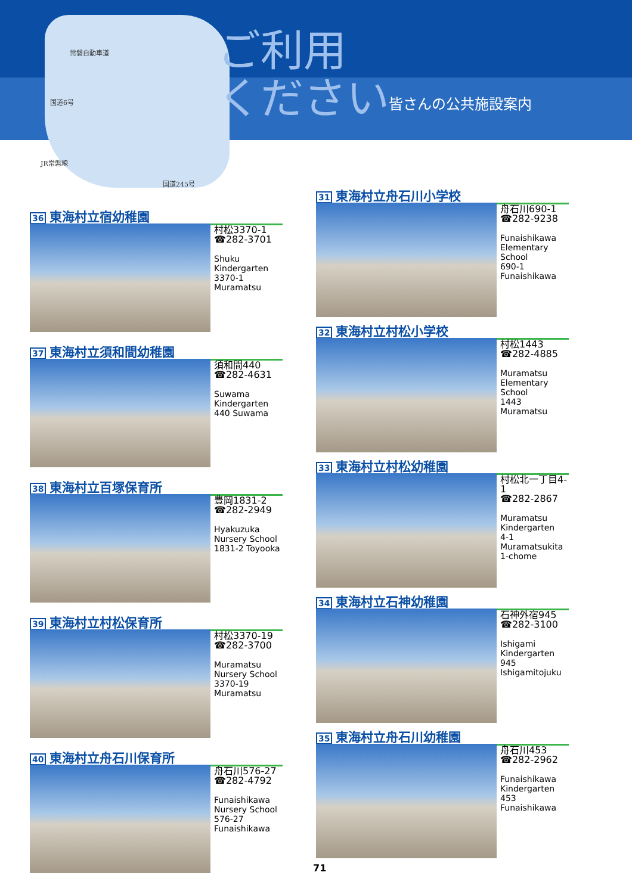常磐自動車道
国道6号
JR常磐線
国道245号
ご利用
ください
皆さんの公共施設案内
36 東海村立宿幼稚園
村松3370-1
☎282-3701
Shuku Kindergarten
3370-1 Muramatsu
37 東海村立須和間幼稚園
須和間440
☎282-4631
Suwama Kindergarten
440 Suwama
38 東海村立百塚保育所
豊岡1831-2
☎282-2949
Hyakuzuka Nursery School
1831-2 Toyooka
39 東海村立村松保育所
村松3370-19
☎282-3700
Muramatsu Nursery School
3370-19 Muramatsu
40 東海村立舟石川保育所
舟石川576-27
☎282-4792
Funaishikawa Nursery School
576-27 Funaishikawa
31 東海村立舟石川小学校
舟石川690-1
☎282-9238
Funaishikawa Elementary School
690-1 Funaishikawa
32 東海村立村松小学校
村松1443
☎282-4885
Muramatsu Elementary School
1443 Muramatsu
33 東海村立村松幼稚園
村松北一丁目4-1
☎282-2867
Muramatsu Kindergarten
4-1 Muramatsukita 1-chome
34 東海村立石神幼稚園
石神外宿945
☎282-3100
Ishigami Kindergarten
945 Ishigamitojuku
35 東海村立舟石川幼稚園
舟石川453
☎282-2962
Funaishikawa Kindergarten
453 Funaishikawa
71